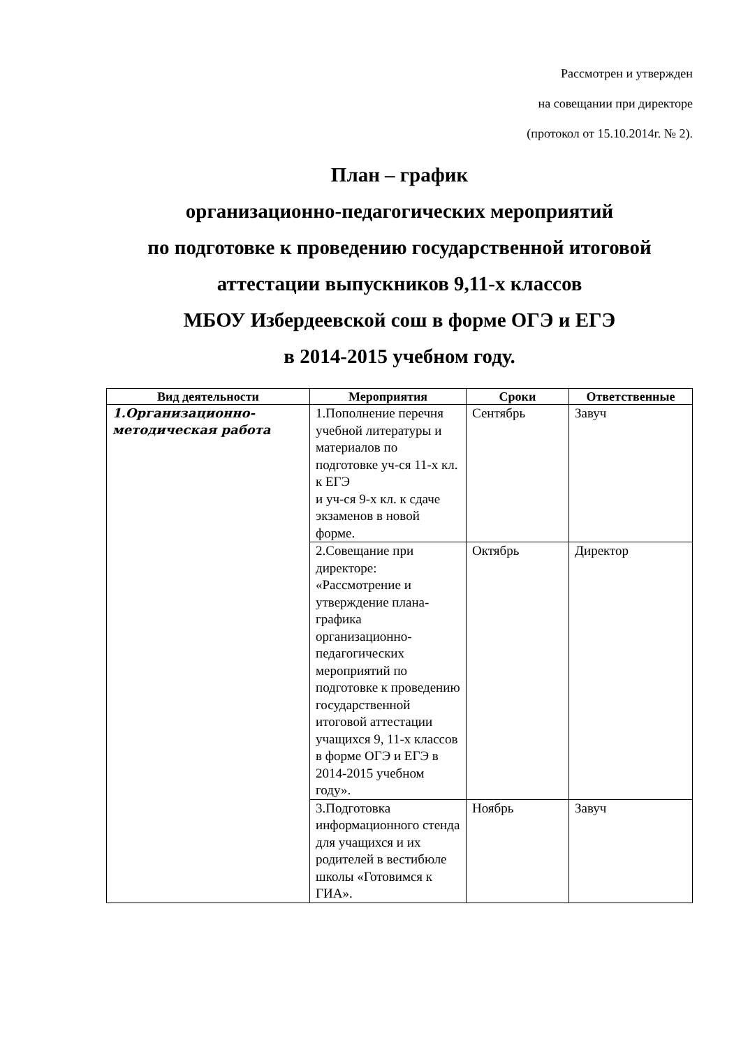Рассмотрен и утвержден
на совещании при директоре
(протокол от 15.10.2014г. № 2).
План – график
организационно-педагогических мероприятий
по подготовке к проведению государственной итоговой
аттестации выпускников 9,11-х классов
МБОУ Избердеевской сош в форме ОГЭ и ЕГЭ
в 2014-2015 учебном году.
| Вид деятельности | Мероприятия | Сроки | Ответственные |
| --- | --- | --- | --- |
| 1.Организационно-методическая работа | 1.Пополнение перечня учебной литературы и материалов по подготовке уч-ся 11-х кл. к ЕГЭ и уч-ся 9-х кл. к сдаче экзаменов в новой форме. | Сентябрь | Завуч |
| | 2.Совещание при директоре: «Рассмотрение и утверждение плана-графика организационно-педагогических мероприятий по подготовке к проведению государственной итоговой аттестации учащихся 9, 11-х классов в форме ОГЭ и ЕГЭ в 2014-2015 учебном году». | Октябрь | Директор |
| | 3.Подготовка информационного стенда для учащихся и их родителей в вестибюле школы «Готовимся к ГИА». | Ноябрь | Завуч |